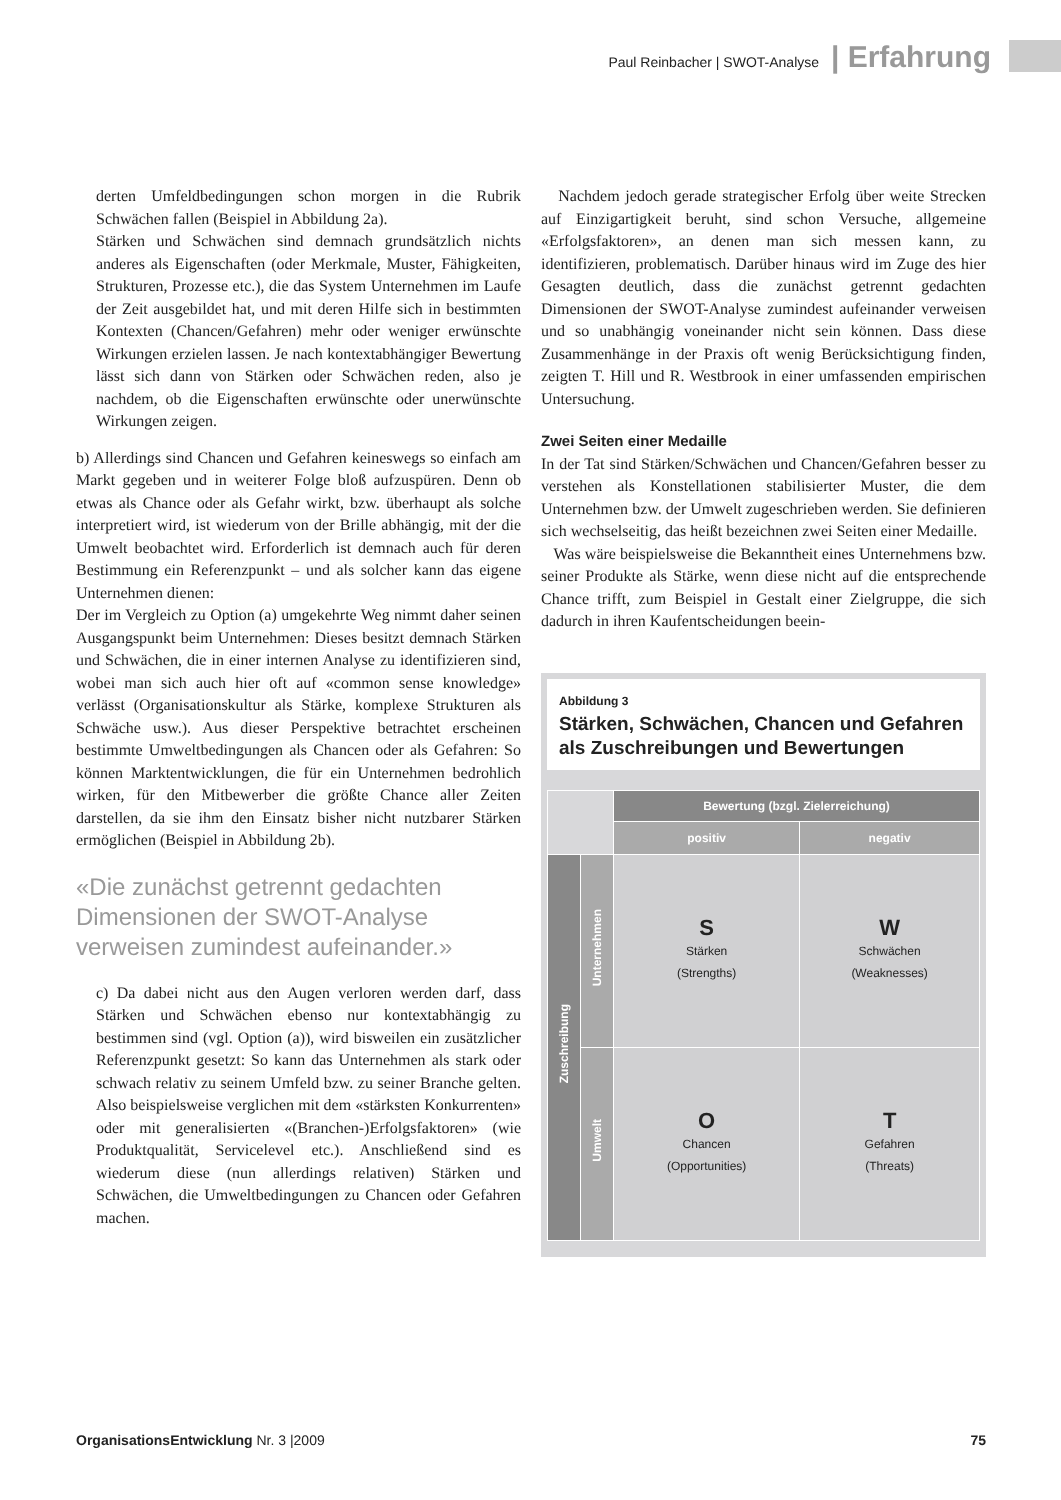Paul Reinbacher | SWOT-Analyse | Erfahrung
derten Umfeldbedingungen schon morgen in die Rubrik Schwächen fallen (Beispiel in Abbildung 2a).
Stärken und Schwächen sind demnach grundsätzlich nichts anderes als Eigenschaften (oder Merkmale, Muster, Fähigkeiten, Strukturen, Prozesse etc.), die das System Unternehmen im Laufe der Zeit ausgebildet hat, und mit deren Hilfe sich in bestimmten Kontexten (Chancen/Gefahren) mehr oder weniger erwünschte Wirkungen erzielen lassen. Je nach kontextabhängiger Bewertung lässt sich dann von Stärken oder Schwächen reden, also je nachdem, ob die Eigenschaften erwünschte oder unerwünschte Wirkungen zeigen.
b) Allerdings sind Chancen und Gefahren keineswegs so einfach am Markt gegeben und in weiterer Folge bloß aufzuspüren. Denn ob etwas als Chance oder als Gefahr wirkt, bzw. überhaupt als solche interpretiert wird, ist wiederum von der Brille abhängig, mit der die Umwelt beobachtet wird. Erforderlich ist demnach auch für deren Bestimmung ein Referenzpunkt – und als solcher kann das eigene Unternehmen dienen:
Der im Vergleich zu Option (a) umgekehrte Weg nimmt daher seinen Ausgangspunkt beim Unternehmen: Dieses besitzt demnach Stärken und Schwächen, die in einer internen Analyse zu identifizieren sind, wobei man sich auch hier oft auf «common sense knowledge» verlässt (Organisationskultur als Stärke, komplexe Strukturen als Schwäche usw.). Aus dieser Perspektive betrachtet erscheinen bestimmte Umweltbedingungen als Chancen oder als Gefahren: So können Marktentwicklungen, die für ein Unternehmen bedrohlich wirken, für den Mitbewerber die größte Chance aller Zeiten darstellen, da sie ihm den Einsatz bisher nicht nutzbarer Stärken ermöglichen (Beispiel in Abbildung 2b).
«Die zunächst getrennt gedachten Dimensionen der SWOT-Analyse verweisen zumindest aufeinander.»
c) Da dabei nicht aus den Augen verloren werden darf, dass Stärken und Schwächen ebenso nur kontextabhängig zu bestimmen sind (vgl. Option (a)), wird bisweilen ein zusätzlicher Referenzpunkt gesetzt: So kann das Unternehmen als stark oder schwach relativ zu seinem Umfeld bzw. zu seiner Branche gelten. Also beispielsweise verglichen mit dem «stärksten Konkurrenten» oder mit generalisierten «(Branchen-)Erfolgsfaktoren» (wie Produktqualität, Servicelevel etc.). Anschließend sind es wiederum diese (nun allerdings relativen) Stärken und Schwächen, die Umweltbedingungen zu Chancen oder Gefahren machen.
Nachdem jedoch gerade strategischer Erfolg über weite Strecken auf Einzigartigkeit beruht, sind schon Versuche, allgemeine «Erfolgsfaktoren», an denen man sich messen kann, zu identifizieren, problematisch. Darüber hinaus wird im Zuge des hier Gesagten deutlich, dass die zunächst getrennt gedachten Dimensionen der SWOT-Analyse zumindest aufeinander verweisen und so unabhängig voneinander nicht sein können. Dass diese Zusammenhänge in der Praxis oft wenig Berücksichtigung finden, zeigten T. Hill und R. Westbrook in einer umfassenden empirischen Untersuchung.
Zwei Seiten einer Medaille
In der Tat sind Stärken/Schwächen und Chancen/Gefahren besser zu verstehen als Konstellationen stabilisierter Muster, die dem Unternehmen bzw. der Umwelt zugeschrieben werden. Sie definieren sich wechselseitig, das heißt bezeichnen zwei Seiten einer Medaille.
Was wäre beispielsweise die Bekanntheit eines Unternehmens bzw. seiner Produkte als Stärke, wenn diese nicht auf die entsprechende Chance trifft, zum Beispiel in Gestalt einer Zielgruppe, die sich dadurch in ihren Kaufentscheidungen beein-
Abbildung 3
Stärken, Schwächen, Chancen und Gefahren
als Zuschreibungen und Bewertungen
| | | Bewertung (bzgl. Zielerreichung) | |
| | | positiv | negativ |
| Zuschreibung | Unternehmen | S Stärken (Strengths) | W Schwächen (Weaknesses) |
| | Umwelt | O Chancen (Opportunities) | T Gefahren (Threats) |
OrganisationsEntwicklung Nr. 3 |2009 75